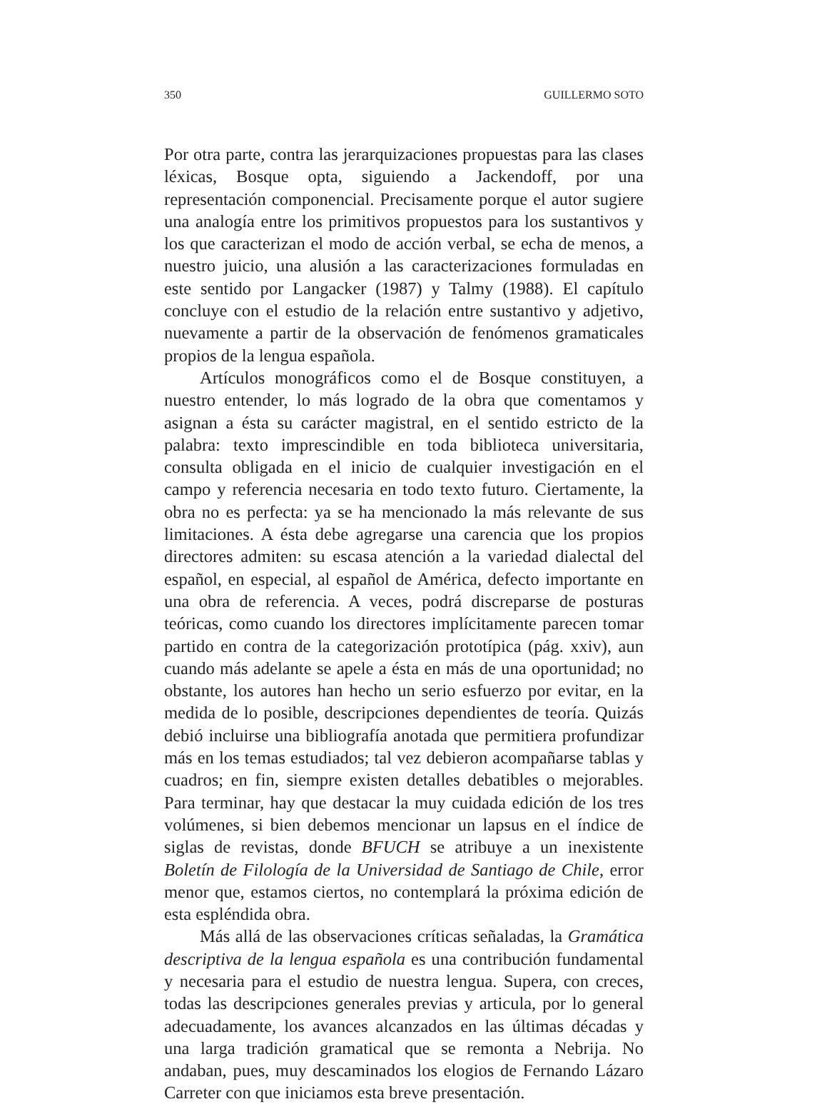350 GUILLERMO SOTO
Por otra parte, contra las jerarquizaciones propuestas para las clases léxicas, Bosque opta, siguiendo a Jackendoff, por una representación componencial. Precisamente porque el autor sugiere una analogía entre los primitivos propuestos para los sustantivos y los que caracterizan el modo de acción verbal, se echa de menos, a nuestro juicio, una alusión a las caracterizaciones formuladas en este sentido por Langacker (1987) y Talmy (1988). El capítulo concluye con el estudio de la relación entre sustantivo y adjetivo, nuevamente a partir de la observación de fenómenos gramaticales propios de la lengua española.
Artículos monográficos como el de Bosque constituyen, a nuestro entender, lo más logrado de la obra que comentamos y asignan a ésta su carácter magistral, en el sentido estricto de la palabra: texto imprescindible en toda biblioteca universitaria, consulta obligada en el inicio de cualquier investigación en el campo y referencia necesaria en todo texto futuro. Ciertamente, la obra no es perfecta: ya se ha mencionado la más relevante de sus limitaciones. A ésta debe agregarse una carencia que los propios directores admiten: su escasa atención a la variedad dialectal del español, en especial, al español de América, defecto importante en una obra de referencia. A veces, podrá discreparse de posturas teóricas, como cuando los directores implícitamente parecen tomar partido en contra de la categorización prototípica (pág. xxiv), aun cuando más adelante se apele a ésta en más de una oportunidad; no obstante, los autores han hecho un serio esfuerzo por evitar, en la medida de lo posible, descripciones dependientes de teoría. Quizás debió incluirse una bibliografía anotada que permitiera profundizar más en los temas estudiados; tal vez debieron acompañarse tablas y cuadros; en fin, siempre existen detalles debatibles o mejorables. Para terminar, hay que destacar la muy cuidada edición de los tres volúmenes, si bien debemos mencionar un lapsus en el índice de siglas de revistas, donde BFUCH se atribuye a un inexistente Boletín de Filología de la Universidad de Santiago de Chile, error menor que, estamos ciertos, no contemplará la próxima edición de esta espléndida obra.
Más allá de las observaciones críticas señaladas, la Gramática descriptiva de la lengua española es una contribución fundamental y necesaria para el estudio de nuestra lengua. Supera, con creces, todas las descripciones generales previas y articula, por lo general adecuadamente, los avances alcanzados en las últimas décadas y una larga tradición gramatical que se remonta a Nebrija. No andaban, pues, muy descaminados los elogios de Fernando Lázaro Carreter con que iniciamos esta breve presentación.